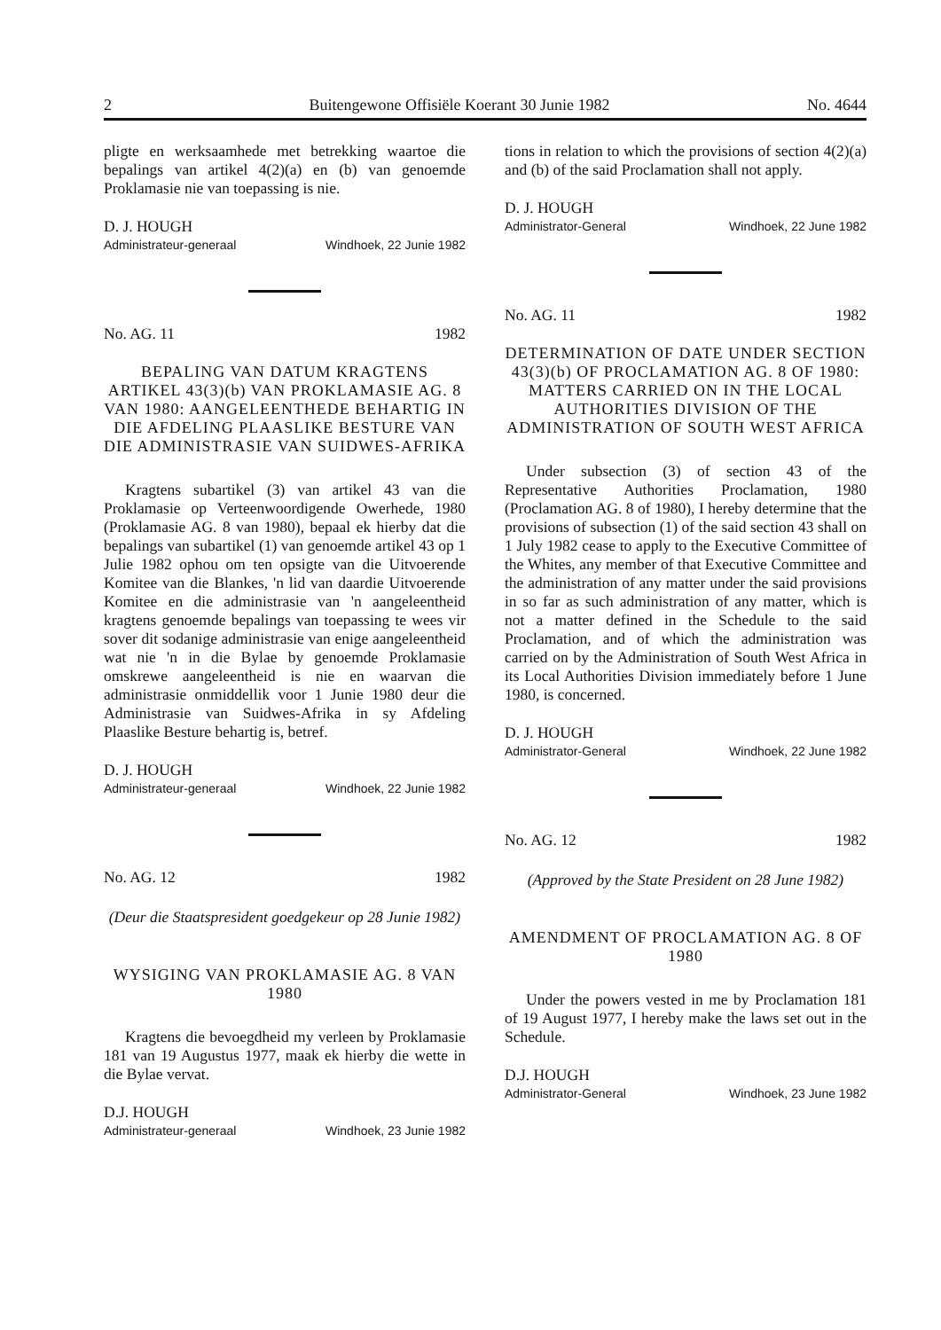2 Buitengewone Offisiële Koerant 30 Junie 1982 No. 4644
pligte en werksaamhede met betrekking waartoe die bepalings van artikel 4(2)(a) en (b) van genoemde Proklamasie nie van toepassing is nie.
D. J. HOUGH
Administrateur-generaal Windhoek, 22 Junie 1982
No. AG. 11 1982
BEPALING VAN DATUM KRAGTENS ARTIKEL 43(3)(b) VAN PROKLAMASIE AG. 8 VAN 1980: AANGELEENTHEDE BEHARTIG IN DIE AFDELING PLAASLIKE BESTURE VAN DIE ADMINISTRASIE VAN SUIDWES-AFRIKA
Kragtens subartikel (3) van artikel 43 van die Proklamasie op Verteenwoordigende Owerhede, 1980 (Proklamasie AG. 8 van 1980), bepaal ek hierby dat die bepalings van subartikel (1) van genoemde artikel 43 op 1 Julie 1982 ophou om ten opsigte van die Uitvoerende Komitee van die Blankes, 'n lid van daardie Uitvoerende Komitee en die administrasie van 'n aangeleentheid kragtens genoemde bepalings van toepassing te wees vir sover dit sodanige administrasie van enige aangeleentheid wat nie 'n in die Bylae by genoemde Proklamasie omskrewe aangeleentheid is nie en waarvan die administrasie onmiddellik voor 1 Junie 1980 deur die Administrasie van Suidwes-Afrika in sy Afdeling Plaaslike Besture behartig is, betref.
D. J. HOUGH
Administrateur-generaal Windhoek, 22 Junie 1982
No. AG. 12 1982
(Deur die Staatspresident goedgekeur op 28 Junie 1982)
WYSIGING VAN PROKLAMASIE AG. 8 VAN 1980
Kragtens die bevoegdheid my verleen by Proklamasie 181 van 19 Augustus 1977, maak ek hierby die wette in die Bylae vervat.
D.J. HOUGH
Administrateur-generaal Windhoek, 23 Junie 1982
tions in relation to which the provisions of section 4(2)(a) and (b) of the said Proclamation shall not apply.
D. J. HOUGH
Administrator-General Windhoek, 22 June 1982
No. AG. 11 1982
DETERMINATION OF DATE UNDER SECTION 43(3)(b) OF PROCLAMATION AG. 8 OF 1980: MATTERS CARRIED ON IN THE LOCAL AUTHORITIES DIVISION OF THE ADMINISTRATION OF SOUTH WEST AFRICA
Under subsection (3) of section 43 of the Representative Authorities Proclamation, 1980 (Proclamation AG. 8 of 1980), I hereby determine that the provisions of subsection (1) of the said section 43 shall on 1 July 1982 cease to apply to the Executive Committee of the Whites, any member of that Executive Committee and the administration of any matter under the said provisions in so far as such administration of any matter, which is not a matter defined in the Schedule to the said Proclamation, and of which the administration was carried on by the Administration of South West Africa in its Local Authorities Division immediately before 1 June 1980, is concerned.
D. J. HOUGH
Administrator-General Windhoek, 22 June 1982
No. AG. 12 1982
(Approved by the State President on 28 June 1982)
AMENDMENT OF PROCLAMATION AG. 8 OF 1980
Under the powers vested in me by Proclamation 181 of 19 August 1977, I hereby make the laws set out in the Schedule.
D.J. HOUGH
Administrator-General Windhoek, 23 June 1982